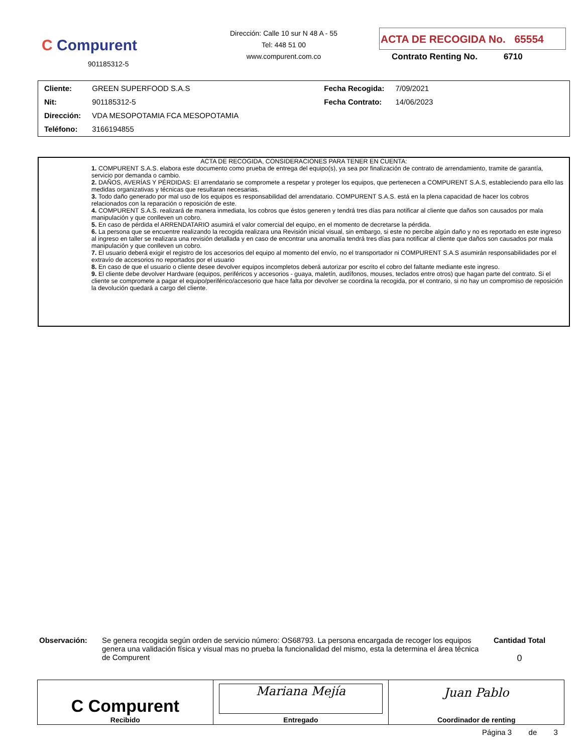C Compurent
901185312-5
Dirección: Calle 10 sur N 48 A - 55
Tel: 448 51 00
www.compurent.com.co
ACTA DE RECOGIDA No. 65554
Contrato Renting No. 6710
| Cliente: | GREEN SUPERFOOD S.A.S | Fecha Recogida: | 7/09/2021 |
| Nit: | 901185312-5 | Fecha Contrato: | 14/06/2023 |
| Dirección: | VDA MESOPOTAMIA FCA MESOPOTAMIA | | |
| Teléfono: | 3166194855 | | |
ACTA DE RECOGIDA, CONSIDERACIONES PARA TENER EN CUENTA:
1. COMPURENT S.A.S. elabora este documento como prueba de entrega del equipo(s), ya sea por finalización de contrato de arrendamiento, tramite de garantía, servicio por demanda o cambio.
2. DAÑOS, AVERÍAS Y PÉRDIDAS: El arrendatario se compromete a respetar y proteger los equipos, que pertenecen a COMPURENT S.A.S, estableciendo para ello las medidas organizativas y técnicas que resultaran necesarias.
3. Todo daño generado por mal uso de los equipos es responsabilidad del arrendatario. COMPURENT S.A.S. está en la plena capacidad de hacer los cobros relacionados con la reparación o reposición de este.
4. COMPURENT S.A.S. realizará de manera inmediata, los cobros que éstos generen y tendrá tres días para notificar al cliente que daños son causados por mala manipulación y que conlleven un cobro.
5. En caso de pérdida el ARRENDATARIO asumirá el valor comercial del equipo, en el momento de decretarse la pérdida.
6. La persona que se encuentre realizando la recogida realizara una Revisión inicial visual, sin embargo, si este no percibe algún daño y no es reportado en este ingreso al ingreso en taller se realizara una revisión detallada y en caso de encontrar una anomalía tendrá tres días para notificar al cliente que daños son causados por mala manipulación y que conlleven un cobro.
7. El usuario deberá exigir el registro de los accesorios del equipo al momento del envío, no el transportador ni COMPURENT S.A.S asumirán responsabilidades por el extravío de accesorios no reportados por el usuario
8. En caso de que el usuario o cliente desee devolver equipos incompletos deberá autorizar por escrito el cobro del faltante mediante este ingreso.
9. El cliente debe devolver Hardware (equipos, periféricos y accesorios - guaya, maletín, audífonos, mouses, teclados entre otros) que hagan parte del contrato. Si el cliente se compromete a pagar el equipo/periférico/accesorio que hace falta por devolver se coordina la recogida, por el contrario, si no hay un compromiso de reposición la devolución quedará a cargo del cliente.
Observación: Se genera recogida según orden de servicio número: OS68793. La persona encargada de recoger los equipos genera una validación física y visual mas no prueba la funcionalidad del mismo, esta la determina el área técnica de Compurent
Cantidad Total
0
| C Compurent Recibido | Mariana Mejía Entregado | Juan Pablo Coordinador de renting |
Página 3 de 3